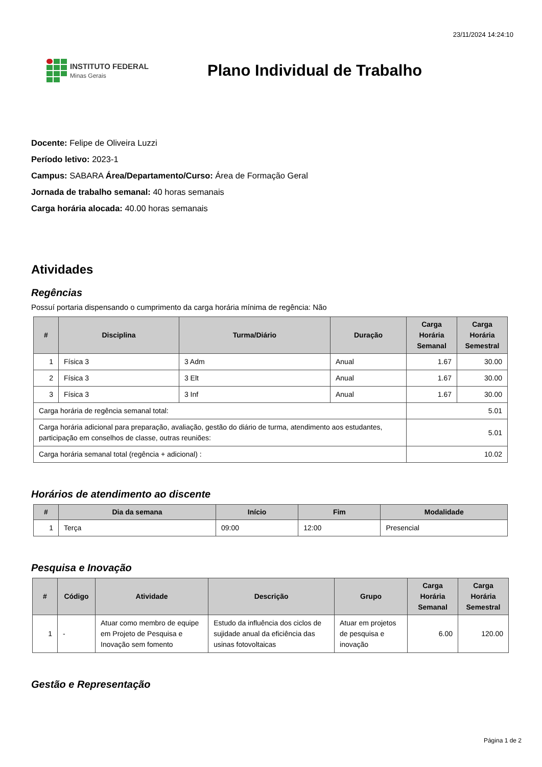23/11/2024 14:24:10
INSTITUTO FEDERAL
Minas Gerais
Plano Individual de Trabalho
Docente: Felipe de Oliveira Luzzi
Período letivo: 2023-1
Campus: SABARA Área/Departamento/Curso: Área de Formação Geral
Jornada de trabalho semanal: 40 horas semanais
Carga horária alocada: 40.00 horas semanais
Atividades
Regências
Possuí portaria dispensando o cumprimento da carga horária mínima de regência: Não
| # | Disciplina | Turma/Diário | Duração | Carga Horária Semanal | Carga Horária Semestral |
| --- | --- | --- | --- | --- | --- |
| 1 | Física 3 | 3 Adm | Anual | 1.67 | 30.00 |
| 2 | Física 3 | 3 Elt | Anual | 1.67 | 30.00 |
| 3 | Física 3 | 3 Inf | Anual | 1.67 | 30.00 |
| Carga horária de regência semanal total: | | | | 5.01 | |
| Carga horária adicional para preparação, avaliação, gestão do diário de turma, atendimento aos estudantes, participação em conselhos de classe, outras reuniões: | | | | 5.01 | |
| Carga horária semanal total (regência + adicional) : | | | | 10.02 | |
Horários de atendimento ao discente
| # | Dia da semana | Início | Fim | Modalidade |
| --- | --- | --- | --- | --- |
| 1 | Terça | 09:00 | 12:00 | Presencial |
Pesquisa e Inovação
| # | Código | Atividade | Descrição | Grupo | Carga Horária Semanal | Carga Horária Semestral |
| --- | --- | --- | --- | --- | --- | --- |
| 1 | - | Atuar como membro de equipe em Projeto de Pesquisa e Inovação sem fomento | Estudo da influência dos ciclos de sujidade anual da eficiência das usinas fotovoltaicas | Atuar em projetos de pesquisa e inovação | 6.00 | 120.00 |
Gestão e Representação
Página 1 de 2